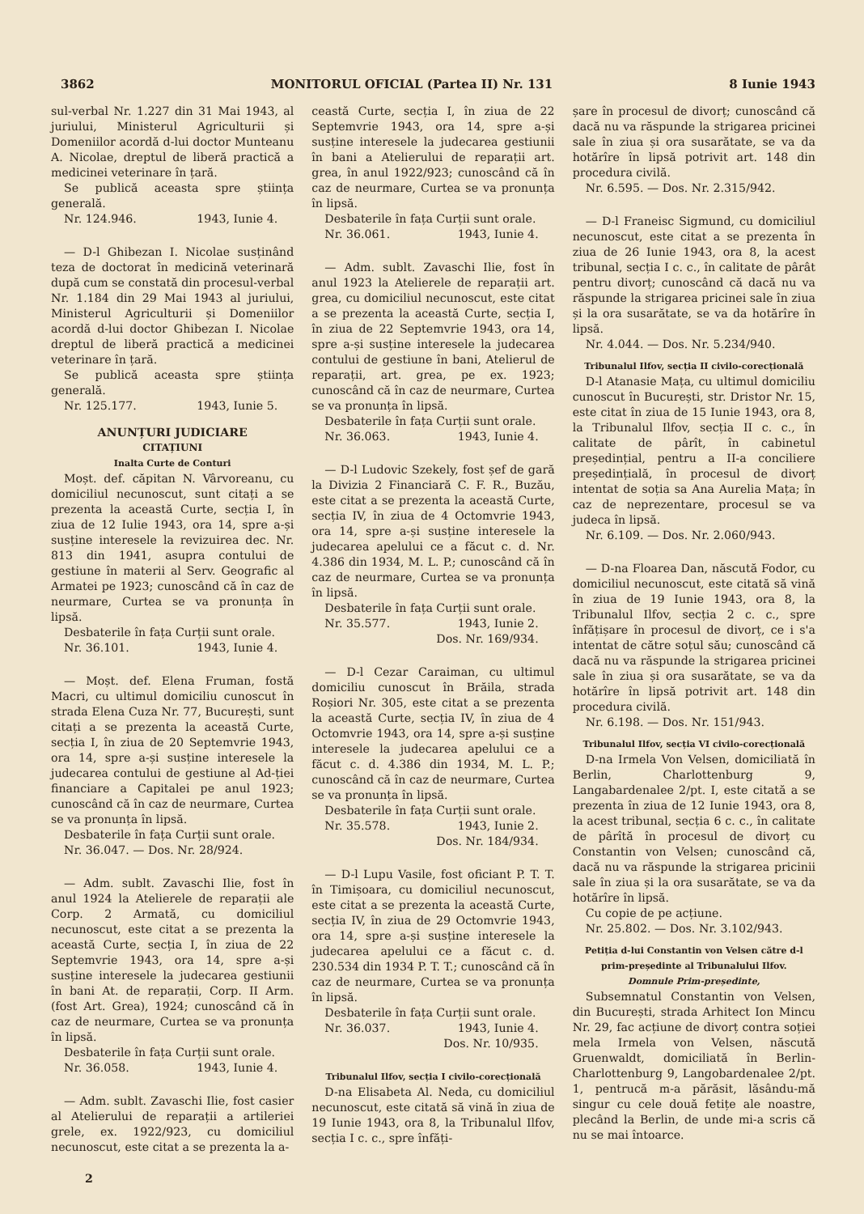3862 MONITORUL OFICIAL (Partea II) Nr. 131 8 Iunie 1943
sul-verbal Nr. 1.227 din 31 Mai 1943, al juriului, Ministerul Agriculturii și Domeniilor acordă d-lui doctor Munteanu A. Nicolae, dreptul de liberă practică a medicinei veterinare în țară.
Se publică aceasta spre știința generală.
Nr. 124.946. 1943, Iunie 4.
— D-l Ghibezan I. Nicolae susținând teza de doctorat în medicină veterinară după cum se constată din procesul-verbal Nr. 1.184 din 29 Mai 1943 al juriului, Ministerul Agriculturii și Domeniilor acordă d-lui doctor Ghibezan I. Nicolae dreptul de liberă practică a medicinei veterinare în țară.
Se publică aceasta spre știința generală.
Nr. 125.177. 1943, Iunie 5.
ANUNȚURI JUDICIARE
CITAȚIUNI
Inalta Curte de Conturi
Moșt. def. căpitan N. Vârvoreanu, cu domiciliul necunoscut, sunt citați a se prezenta la această Curte, secția I, în ziua de 12 Iulie 1943, ora 14, spre a-și susține interesele la revizuirea dec. Nr. 813 din 1941, asupra contului de gestiune în materii al Serv. Geografic al Armatei pe 1923; cunoscând că în caz de neurmare, Curtea se va pronunța în lipsă.
Desbaterile în fața Curții sunt orale.
Nr. 36.101. 1943, Iunie 4.
— Moșt. def. Elena Fruman, fostă Macri, cu ultimul domiciliu cunoscut în strada Elena Cuza Nr. 77, București, sunt citați a se prezenta la această Curte, secția I, în ziua de 20 Septemvrie 1943, ora 14, spre a-și susține interesele la judecarea contului de gestiune al Ad-ției financiare a Capitalei pe anul 1923; cunoscând că în caz de neurmare, Curtea se va pronunța în lipsă.
Desbaterile în fața Curții sunt orale.
Nr. 36.047. — Dos. Nr. 28/924.
— Adm. sublt. Zavaschi Ilie, fost în anul 1924 la Atelierele de reparații ale Corp. 2 Armată, cu domiciliul necunoscut, este citat a se prezenta la această Curte, secția I, în ziua de 22 Septemvrie 1943, ora 14, spre a-și susține interesele la judecarea gestiunii în bani At. de reparații, Corp. II Arm. (fost Art. Grea), 1924; cunoscând că în caz de neurmare, Curtea se va pronunța în lipsă.
Desbaterile în fața Curții sunt orale.
Nr. 36.058. 1943, Iunie 4.
— Adm. sublt. Zavaschi Ilie, fost casier al Atelierului de reparații a artileriei grele, ex. 1922/923, cu domiciliul necunoscut, este citat a se prezenta la a-
ceastă Curte, secția I, în ziua de 22 Septemvrie 1943, ora 14, spre a-și susține interesele la judecarea gestiunii în bani a Atelierului de reparații art. grea, în anul 1922/923; cunoscând că în caz de neurmare, Curtea se va pronunța în lipsă.
Desbaterile în fața Curții sunt orale.
Nr. 36.061. 1943, Iunie 4.
— Adm. sublt. Zavaschi Ilie, fost în anul 1923 la Atelierele de reparații art. grea, cu domiciliul necunoscut, este citat a se prezenta la această Curte, secția I, în ziua de 22 Septemvrie 1943, ora 14, spre a-și susține interesele la judecarea contului de gestiune în bani, Atelierul de reparații, art. grea, pe ex. 1923; cunoscând că în caz de neurmare, Curtea se va pronunța în lipsă.
Desbaterile în fața Curții sunt orale.
Nr. 36.063. 1943, Iunie 4.
— D-l Ludovic Szekely, fost șef de gară la Divizia 2 Financiară C. F. R., Buzău, este citat a se prezenta la această Curte, secția IV, în ziua de 4 Octomvrie 1943, ora 14, spre a-și susține interesele la judecarea apelului ce a făcut c. d. Nr. 4.386 din 1934, M. L. P.; cunoscând că în caz de neurmare, Curtea se va pronunța în lipsă.
Desbaterile în fața Curții sunt orale.
Nr. 35.577. 1943, Iunie 2.
Dos. Nr. 169/934.
— D-l Cezar Caraiman, cu ultimul domiciliu cunoscut în Brăila, strada Roșiori Nr. 305, este citat a se prezenta la această Curte, secția IV, în ziua de 4 Octomvrie 1943, ora 14, spre a-și susține interesele la judecarea apelului ce a făcut c. d. 4.386 din 1934, M. L. P.; cunoscând că în caz de neurmare, Curtea se va pronunța în lipsă.
Desbaterile în fața Curții sunt orale.
Nr. 35.578. 1943, Iunie 2.
Dos. Nr. 184/934.
— D-l Lupu Vasile, fost oficiant P. T. T. în Timișoara, cu domiciliul necunoscut, este citat a se prezenta la această Curte, secția IV, în ziua de 29 Octomvrie 1943, ora 14, spre a-și susține interesele la judecarea apelului ce a făcut c. d. 230.534 din 1934 P. T. T.; cunoscând că în caz de neurmare, Curtea se va pronunța în lipsă.
Desbaterile în fața Curții sunt orale.
Nr. 36.037. 1943, Iunie 4.
Dos. Nr. 10/935.
Tribunalul Ilfov, secția I civilo-corecțională
D-na Elisabeta Al. Neda, cu domiciliul necunoscut, este citată să vină în ziua de 19 Iunie 1943, ora 8, la Tribunalul Ilfov, secția I c. c., spre înfăți-
șare în procesul de divorț; cunoscând că dacă nu va răspunde la strigarea pricinei sale în ziua și ora susarătate, se va da hotărîre în lipsă potrivit art. 148 din procedura civilă.
Nr. 6.595. — Dos. Nr. 2.315/942.
— D-l Franeisc Sigmund, cu domiciliul necunoscut, este citat a se prezenta în ziua de 26 Iunie 1943, ora 8, la acest tribunal, secția I c. c., în calitate de pârât pentru divorț; cunoscând că dacă nu va răspunde la strigarea pricinei sale în ziua și la ora susarătate, se va da hotărîre în lipsă.
Nr. 4.044. — Dos. Nr. 5.234/940.
Tribunalul Ilfov, secția II civilo-corecțională
D-l Atanasie Mața, cu ultimul domiciliu cunoscut în București, str. Dristor Nr. 15, este citat în ziua de 15 Iunie 1943, ora 8, la Tribunalul Ilfov, secția II c. c., în calitate de pârît, în cabinetul președințial, pentru a II-a conciliere președințială, în procesul de divorț intentat de soția sa Ana Aurelia Mața; în caz de neprezentare, procesul se va judeca în lipsă.
Nr. 6.109. — Dos. Nr. 2.060/943.
— D-na Floarea Dan, născută Fodor, cu domiciliul necunoscut, este citată să vină în ziua de 19 Iunie 1943, ora 8, la Tribunalul Ilfov, secția 2 c. c., spre înfățișare în procesul de divorț, ce i s'a intentat de către soțul său; cunoscând că dacă nu va răspunde la strigarea pricinei sale în ziua și ora susarătate, se va da hotărîre în lipsă potrivit art. 148 din procedura civilă.
Nr. 6.198. — Dos. Nr. 151/943.
Tribunalul Ilfov, secția VI civilo-corecțională
D-na Irmela Von Velsen, domiciliată în Berlin, Charlottenburg 9, Langabardenalee 2/pt. I, este citată a se prezenta în ziua de 12 Iunie 1943, ora 8, la acest tribunal, secția 6 c. c., în calitate de pârîtă în procesul de divorț cu Constantin von Velsen; cunoscând că, dacă nu va răspunde la strigarea pricinii sale în ziua și la ora susarătate, se va da hotărîre în lipsă.
Cu copie de pe acțiune.
Nr. 25.802. — Dos. Nr. 3.102/943.
Petiția d-lui Constantin von Velsen către d-l prim-președinte al Tribunalului Ilfov.
Domnule Prim-președinte,
Subsemnatul Constantin von Velsen, din București, strada Arhitect Ion Mincu Nr. 29, fac acțiune de divorț contra soției mela Irmela von Velsen, născută Gruenwaldt, domiciliată în Berlin-Charlottenburg 9, Langobardenalee 2/pt. 1, pentrucă m-a părăsit, lăsându-mă singur cu cele două fetițe ale noastre, plecând la Berlin, de unde mi-a scris că nu se mai întoarce.
2